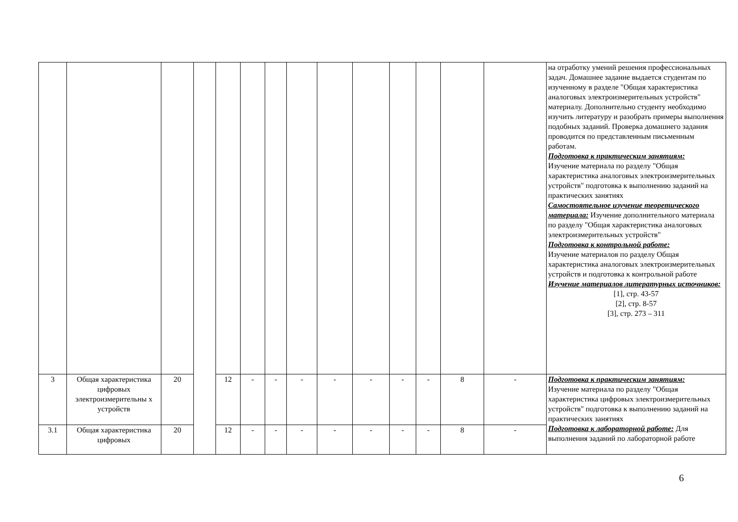| | | | | | | | | | | | | | | на отработку умений решения профессиональных задач. Домашнее задание выдается студентам по изученному в разделе "Общая характеристика аналоговых электроизмерительных устройств" материалу. Дополнительно студенту необходимо изучить литературу и разобрать примеры выполнения подобных заданий. Проверка домашнего задания проводится по представленным письменным работам. Подготовка к практическим занятиям: Изучение материала по разделу "Общая характеристика аналоговых электроизмерительных устройств" подготовка к выполнению заданий на практических занятиях Самостоятельное изучение теоретического материала: Изучение дополнительного материала по разделу "Общая характеристика аналоговых электроизмерительных устройств" Подготовка к контрольной работе: Изучение материалов по разделу Общая характеристика аналоговых электроизмерительных устройств и подготовка к контрольной работе Изучение материалов литературных источников: [1], стр. 43-57 [2], стр. 8-57 [3], стр. 273 – 311 |
| 3 | Общая характеристика цифровых электроизмерительны х устройств | 20 | | 12 | - | - | - | - | - | - | - | 8 | - | Подготовка к практическим занятиям: Изучение материала по разделу "Общая характеристика цифровых электроизмерительных устройств" подготовка к выполнению заданий на практических занятиях Подготовка к лабораторной работе: Для выполнения заданий по лабораторной работе |
| 3.1 | Общая характеристика цифровых | 20 | | 12 | - | - | - | - | - | - | - | 8 | - | |
6